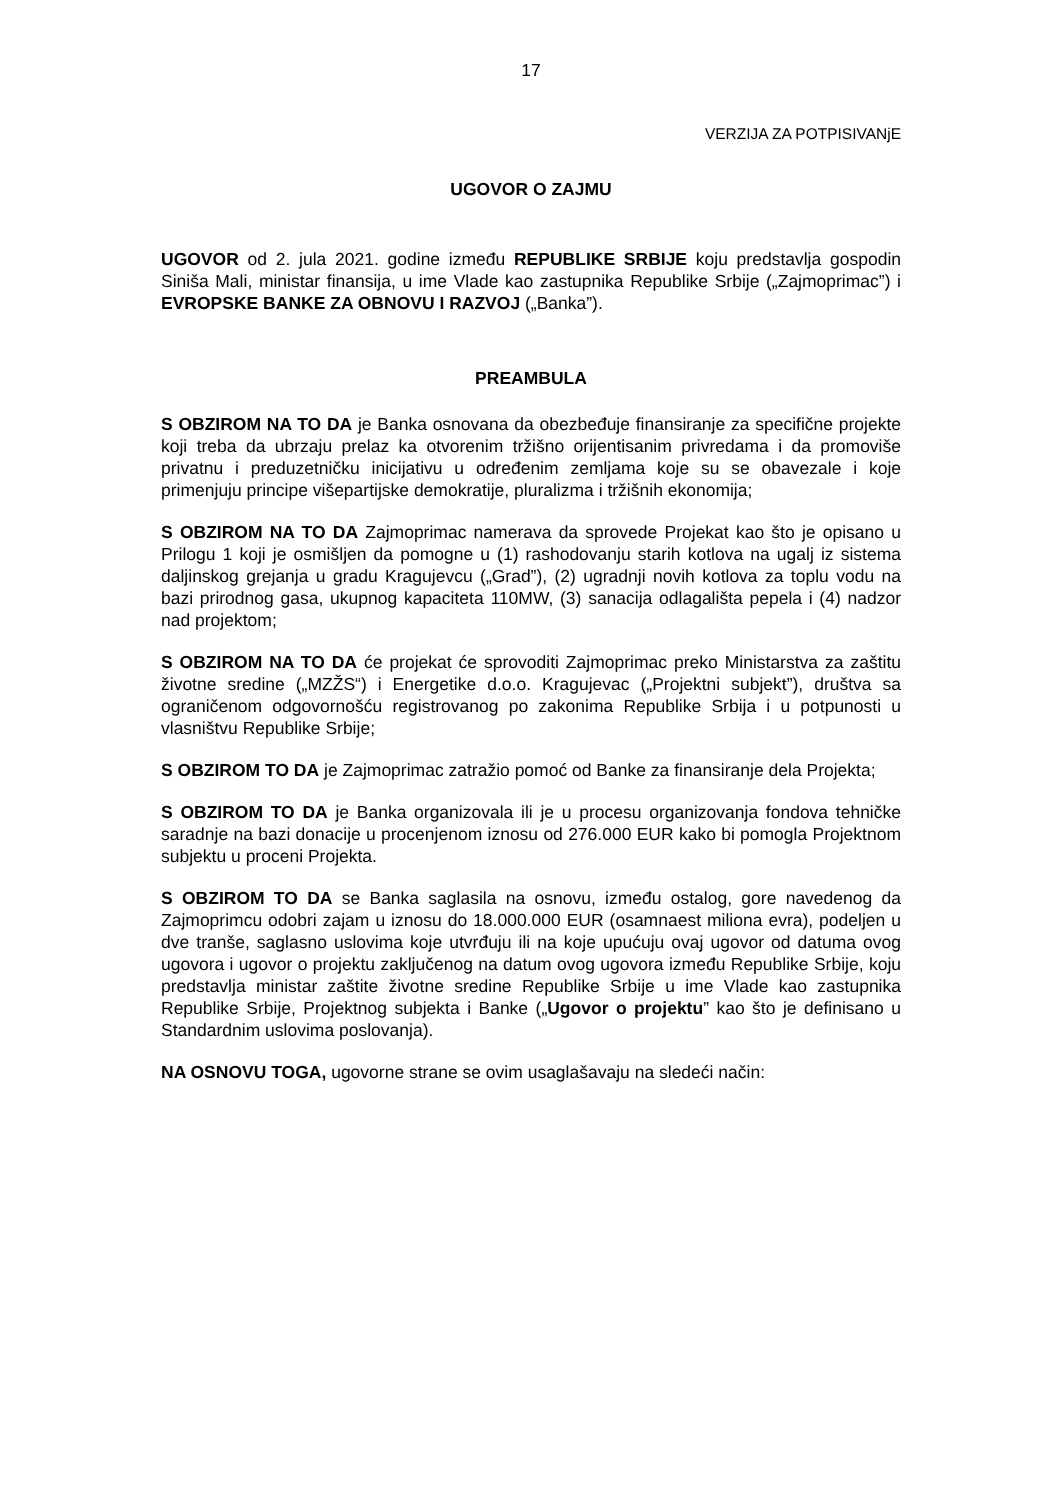17
VERZIJA ZA POTPISIVANjE
UGOVOR O ZAJMU
UGOVOR od 2. jula 2021. godine između REPUBLIKE SRBIJE koju predstavlja gospodin Siniša Mali, ministar finansija, u ime Vlade kao zastupnika Republike Srbije („Zajmoprimac”) i EVROPSKE BANKE ZA OBNOVU I RAZVOJ („Banka”).
PREAMBULA
S OBZIROM NA TO DA je Banka osnovana da obezbeđuje finansiranje za specifične projekte koji treba da ubrzaju prelaz ka otvorenim tržišno orijentisanim privredama i da promoviše privatnu i preduzetničku inicijativu u određenim zemljama koje su se obavezale i koje primenjuju principe višepartijske demokratije, pluralizma i tržišnih ekonomija;
S OBZIROM NA TO DA Zajmoprimac namerava da sprovede Projekat kao što je opisano u Prilogu 1 koji je osmišljen da pomogne u (1) rashodovanju starih kotlova na ugalj iz sistema daljinskog grejanja u gradu Kragujevcu („Grad”), (2) ugradnji novih kotlova za toplu vodu na bazi prirodnog gasa, ukupnog kapaciteta 110MW, (3) sanacija odlagališta pepela i (4) nadzor nad projektom;
S OBZIROM NA TO DA će projekat će sprovoditi Zajmoprimac preko Ministarstva za zaštitu životne sredine („MZŽS“) i Energetike d.o.o. Kragujevac („Projektni subjekt”), društva sa ograničenom odgovornošću registrovanog po zakonima Republike Srbija i u potpunosti u vlasništvu Republike Srbije;
S OBZIROM TO DA je Zajmoprimac zatražio pomoć od Banke za finansiranje dela Projekta;
S OBZIROM TO DA je Banka organizovala ili je u procesu organizovanja fondova tehničke saradnje na bazi donacije u procenjenom iznosu od 276.000 EUR kako bi pomogla Projektnom subjektu u proceni Projekta.
S OBZIROM TO DA se Banka saglasila na osnovu, između ostalog, gore navedenog da Zajmoprimcu odobri zajam u iznosu do 18.000.000 EUR (osamnaest miliona evra), podeljen u dve tranše, saglasno uslovima koje utvrđuju ili na koje upućuju ovaj ugovor od datuma ovog ugovora i ugovor o projektu zaključenog na datum ovog ugovora između Republike Srbije, koju predstavlja ministar zaštite životne sredine Republike Srbije u ime Vlade kao zastupnika Republike Srbije, Projektnog subjekta i Banke („Ugovor o projektu” kao što je definisano u Standardnim uslovima poslovanja).
NA OSNOVU TOGA, ugovorne strane se ovim usaglašavaju na sledeći način: